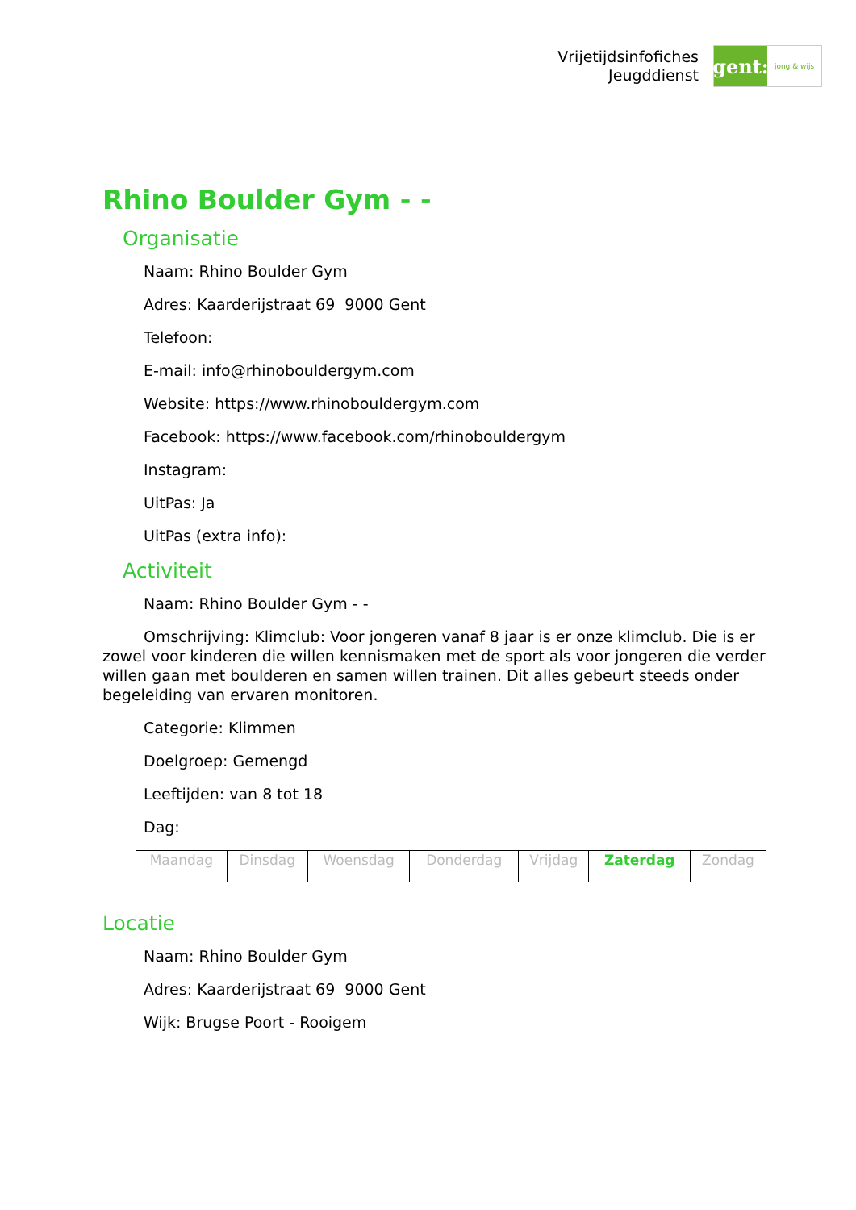Vrijetijdsinfofiches
Jeugddienst
gent:
jong & wijs
Rhino Boulder Gym - -
Organisatie
Naam: Rhino Boulder Gym
Adres: Kaarderijstraat 69 9000 Gent
Telefoon:
E-mail: info@rhinobouldergym.com
Website: https://www.rhinobouldergym.com
Facebook: https://www.facebook.com/rhinobouldergym
Instagram:
UitPas: Ja
UitPas (extra info):
Activiteit
Naam: Rhino Boulder Gym - -
Omschrijving: Klimclub: Voor jongeren vanaf 8 jaar is er onze klimclub. Die is er zowel voor kinderen die willen kennismaken met de sport als voor jongeren die verder willen gaan met boulderen en samen willen trainen. Dit alles gebeurt steeds onder begeleiding van ervaren monitoren.
Categorie: Klimmen
Doelgroep: Gemengd
Leeftijden: van 8 tot 18
Dag:
| Maandag | Dinsdag | Woensdag | Donderdag | Vrijdag | Zaterdag | Zondag |
Locatie
Naam: Rhino Boulder Gym
Adres: Kaarderijstraat 69 9000 Gent
Wijk: Brugse Poort - Rooigem